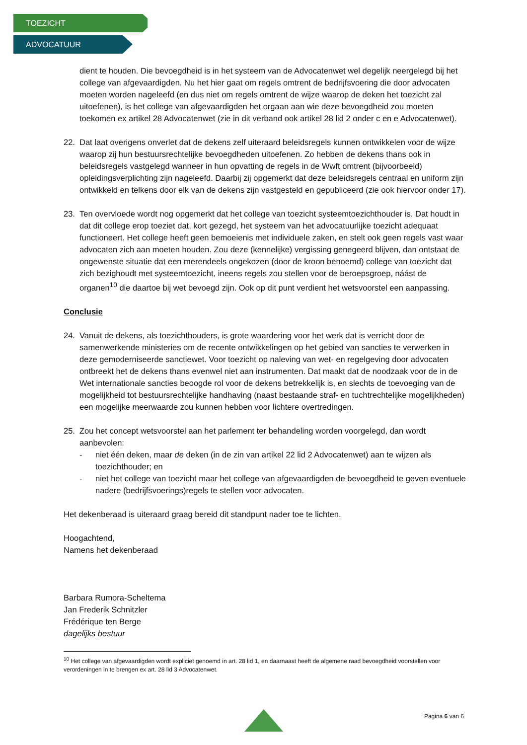TOEZICHT
ADVOCATUUR
dient te houden. Die bevoegdheid is in het systeem van de Advocatenwet wel degelijk neergelegd bij het college van afgevaardigden. Nu het hier gaat om regels omtrent de bedrijfsvoering die door advocaten moeten worden nageleefd (en dus niet om regels omtrent de wijze waarop de deken het toezicht zal uitoefenen), is het college van afgevaardigden het orgaan aan wie deze bevoegdheid zou moeten toekomen ex artikel 28 Advocatenwet (zie in dit verband ook artikel 28 lid 2 onder c en e Advocatenwet).
22. Dat laat overigens onverlet dat de dekens zelf uiteraard beleidsregels kunnen ontwikkelen voor de wijze waarop zij hun bestuursrechtelijke bevoegdheden uitoefenen. Zo hebben de dekens thans ook in beleidsregels vastgelegd wanneer in hun opvatting de regels in de Wwft omtrent (bijvoorbeeld) opleidingsverplichting zijn nageleefd. Daarbij zij opgemerkt dat deze beleidsregels centraal en uniform zijn ontwikkeld en telkens door elk van de dekens zijn vastgesteld en gepubliceerd (zie ook hiervoor onder 17).
23. Ten overvloede wordt nog opgemerkt dat het college van toezicht systeemtoezichthouder is. Dat houdt in dat dit college erop toeziet dat, kort gezegd, het systeem van het advocatuurlijke toezicht adequaat functioneert. Het college heeft geen bemoeienis met individuele zaken, en stelt ook geen regels vast waar advocaten zich aan moeten houden. Zou deze (kennelijke) vergissing genegeerd blijven, dan ontstaat de ongewenste situatie dat een merendeels ongekozen (door de kroon benoemd) college van toezicht dat zich bezighoudt met systeemtoezicht, ineens regels zou stellen voor de beroepsgroep, náást de organen<sup>10</sup> die daartoe bij wet bevoegd zijn. Ook op dit punt verdient het wetsvoorstel een aanpassing.
Conclusie
24. Vanuit de dekens, als toezichthouders, is grote waardering voor het werk dat is verricht door de samenwerkende ministeries om de recente ontwikkelingen op het gebied van sancties te verwerken in deze gemoderniseerde sanctiewet. Voor toezicht op naleving van wet- en regelgeving door advocaten ontbreekt het de dekens thans evenwel niet aan instrumenten. Dat maakt dat de noodzaak voor de in de Wet internationale sancties beoogde rol voor de dekens betrekkelijk is, en slechts de toevoeging van de mogelijkheid tot bestuursrechtelijke handhaving (naast bestaande straf- en tuchtrechtelijke mogelijkheden) een mogelijke meerwaarde zou kunnen hebben voor lichtere overtredingen.
25. Zou het concept wetsvoorstel aan het parlement ter behandeling worden voorgelegd, dan wordt aanbevolen:
- niet één deken, maar de deken (in de zin van artikel 22 lid 2 Advocatenwet) aan te wijzen als toezichthouder; en
- niet het college van toezicht maar het college van afgevaardigden de bevoegdheid te geven eventuele nadere (bedrijfsvoerings)regels te stellen voor advocaten.
Het dekenberaad is uiteraard graag bereid dit standpunt nader toe te lichten.
Hoogachtend,
Namens het dekenberaad
Barbara Rumora-Scheltema
Jan Frederik Schnitzler
Frédérique ten Berge
dagelijks bestuur
<sup>10</sup> Het college van afgevaardigden wordt expliciet genoemd in art. 28 lid 1, en daarnaast heeft de algemene raad bevoegdheid voorstellen voor verordeningen in te brengen ex art. 28 lid 3 Advocatenwet.
Pagina 6 van 6